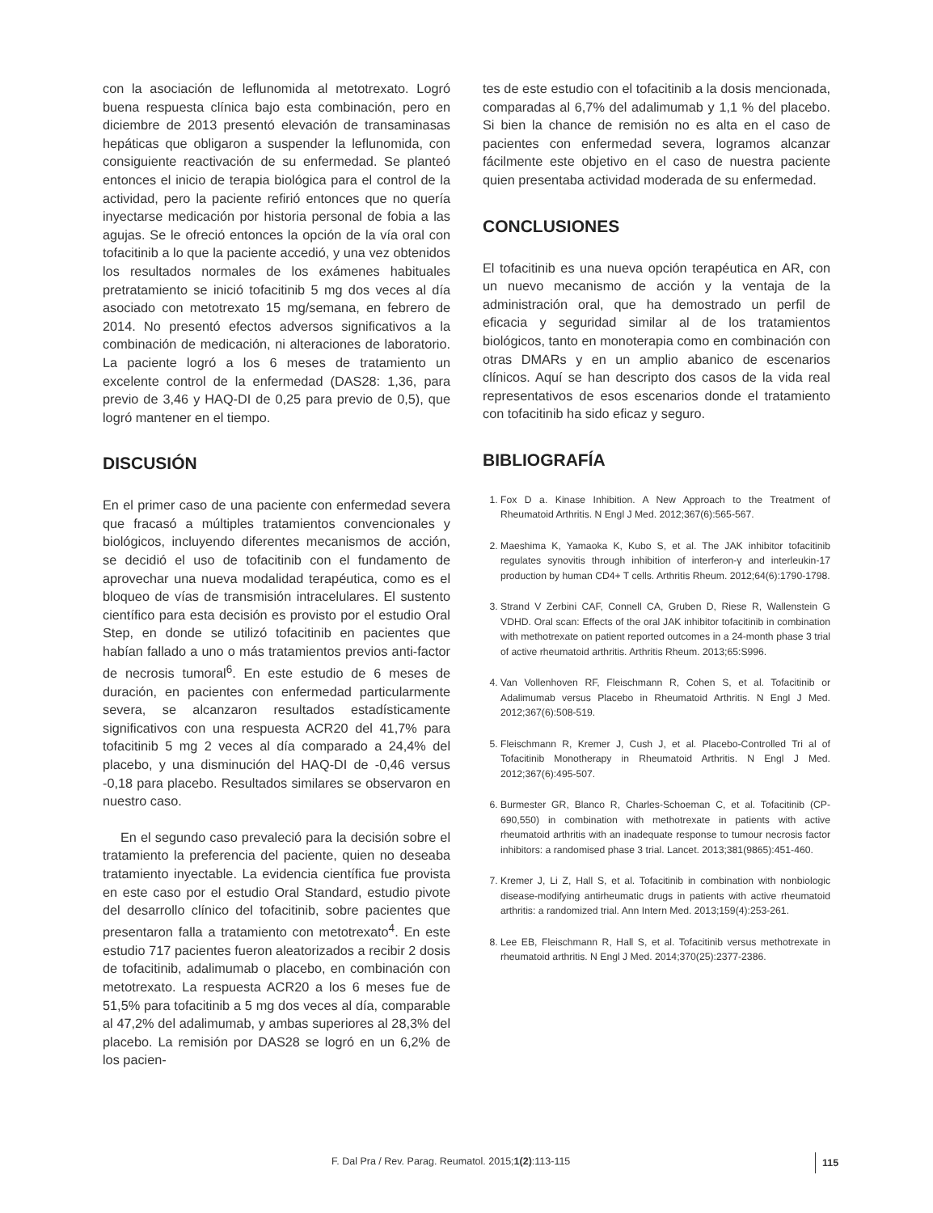con la asociación de leflunomida al metotrexato. Logró buena respuesta clínica bajo esta combinación, pero en diciembre de 2013 presentó elevación de transaminasas hepáticas que obligaron a suspender la leflunomida, con consiguiente reactivación de su enfermedad. Se planteó entonces el inicio de terapia biológica para el control de la actividad, pero la paciente refirió entonces que no quería inyectarse medicación por historia personal de fobia a las agujas. Se le ofreció entonces la opción de la vía oral con tofacitinib a lo que la paciente accedió, y una vez obtenidos los resultados normales de los exámenes habituales pretratamiento se inició tofacitinib 5 mg dos veces al día asociado con metotrexato 15 mg/semana, en febrero de 2014. No presentó efectos adversos significativos a la combinación de medicación, ni alteraciones de laboratorio. La paciente logró a los 6 meses de tratamiento un excelente control de la enfermedad (DAS28: 1,36, para previo de 3,46 y HAQ-DI de 0,25 para previo de 0,5), que logró mantener en el tiempo.
DISCUSIÓN
En el primer caso de una paciente con enfermedad severa que fracasó a múltiples tratamientos convencionales y biológicos, incluyendo diferentes mecanismos de acción, se decidió el uso de tofacitinib con el fundamento de aprovechar una nueva modalidad terapéutica, como es el bloqueo de vías de transmisión intracelulares. El sustento científico para esta decisión es provisto por el estudio Oral Step, en donde se utilizó tofacitinib en pacientes que habían fallado a uno o más tratamientos previos anti-factor de necrosis tumoral<sup>6</sup>. En este estudio de 6 meses de duración, en pacientes con enfermedad particularmente severa, se alcanzaron resultados estadísticamente significativos con una respuesta ACR20 del 41,7% para tofacitinib 5 mg 2 veces al día comparado a 24,4% del placebo, y una disminución del HAQ-DI de -0,46 versus -0,18 para placebo. Resultados similares se observaron en nuestro caso.
En el segundo caso prevaleció para la decisión sobre el tratamiento la preferencia del paciente, quien no deseaba tratamiento inyectable. La evidencia científica fue provista en este caso por el estudio Oral Standard, estudio pivote del desarrollo clínico del tofacitinib, sobre pacientes que presentaron falla a tratamiento con metotrexato<sup>4</sup>. En este estudio 717 pacientes fueron aleatorizados a recibir 2 dosis de tofacitinib, adalimumab o placebo, en combinación con metotrexato. La respuesta ACR20 a los 6 meses fue de 51,5% para tofacitinib a 5 mg dos veces al día, comparable al 47,2% del adalimumab, y ambas superiores al 28,3% del placebo. La remisión por DAS28 se logró en un 6,2% de los pacien-
tes de este estudio con el tofacitinib a la dosis mencionada, comparadas al 6,7% del adalimumab y 1,1 % del placebo. Si bien la chance de remisión no es alta en el caso de pacientes con enfermedad severa, logramos alcanzar fácilmente este objetivo en el caso de nuestra paciente quien presentaba actividad moderada de su enfermedad.
CONCLUSIONES
El tofacitinib es una nueva opción terapéutica en AR, con un nuevo mecanismo de acción y la ventaja de la administración oral, que ha demostrado un perfil de eficacia y seguridad similar al de los tratamientos biológicos, tanto en monoterapia como en combinación con otras DMARs y en un amplio abanico de escenarios clínicos. Aquí se han descripto dos casos de la vida real representativos de esos escenarios donde el tratamiento con tofacitinib ha sido eficaz y seguro.
BIBLIOGRAFÍA
1. Fox D a. Kinase Inhibition. A New Approach to the Treatment of Rheumatoid Arthritis. N Engl J Med. 2012;367(6):565-567.
2. Maeshima K, Yamaoka K, Kubo S, et al. The JAK inhibitor tofacitinib regulates synovitis through inhibition of interferon-γ and interleukin-17 production by human CD4+ T cells. Arthritis Rheum. 2012;64(6):1790-1798.
3. Strand V Zerbini CAF, Connell CA, Gruben D, Riese R, Wallenstein G VDHD. Oral scan: Effects of the oral JAK inhibitor tofacitinib in combination with methotrexate on patient reported outcomes in a 24-month phase 3 trial of active rheumatoid arthritis. Arthritis Rheum. 2013;65:S996.
4. Van Vollenhoven RF, Fleischmann R, Cohen S, et al. Tofacitinib or Adalimumab versus Placebo in Rheumatoid Arthritis. N Engl J Med. 2012;367(6):508-519.
5. Fleischmann R, Kremer J, Cush J, et al. Placebo-Controlled Tri al of Tofacitinib Monotherapy in Rheumatoid Arthritis. N Engl J Med. 2012;367(6):495-507.
6. Burmester GR, Blanco R, Charles-Schoeman C, et al. Tofacitinib (CP-690,550) in combination with methotrexate in patients with active rheumatoid arthritis with an inadequate response to tumour necrosis factor inhibitors: a randomised phase 3 trial. Lancet. 2013;381(9865):451-460.
7. Kremer J, Li Z, Hall S, et al. Tofacitinib in combination with nonbiologic disease-modifying antirheumatic drugs in patients with active rheumatoid arthritis: a randomized trial. Ann Intern Med. 2013;159(4):253-261.
8. Lee EB, Fleischmann R, Hall S, et al. Tofacitinib versus methotrexate in rheumatoid arthritis. N Engl J Med. 2014;370(25):2377-2386.
F. Dal Pra / Rev. Parag. Reumatol. 2015;1(2):113-115 115